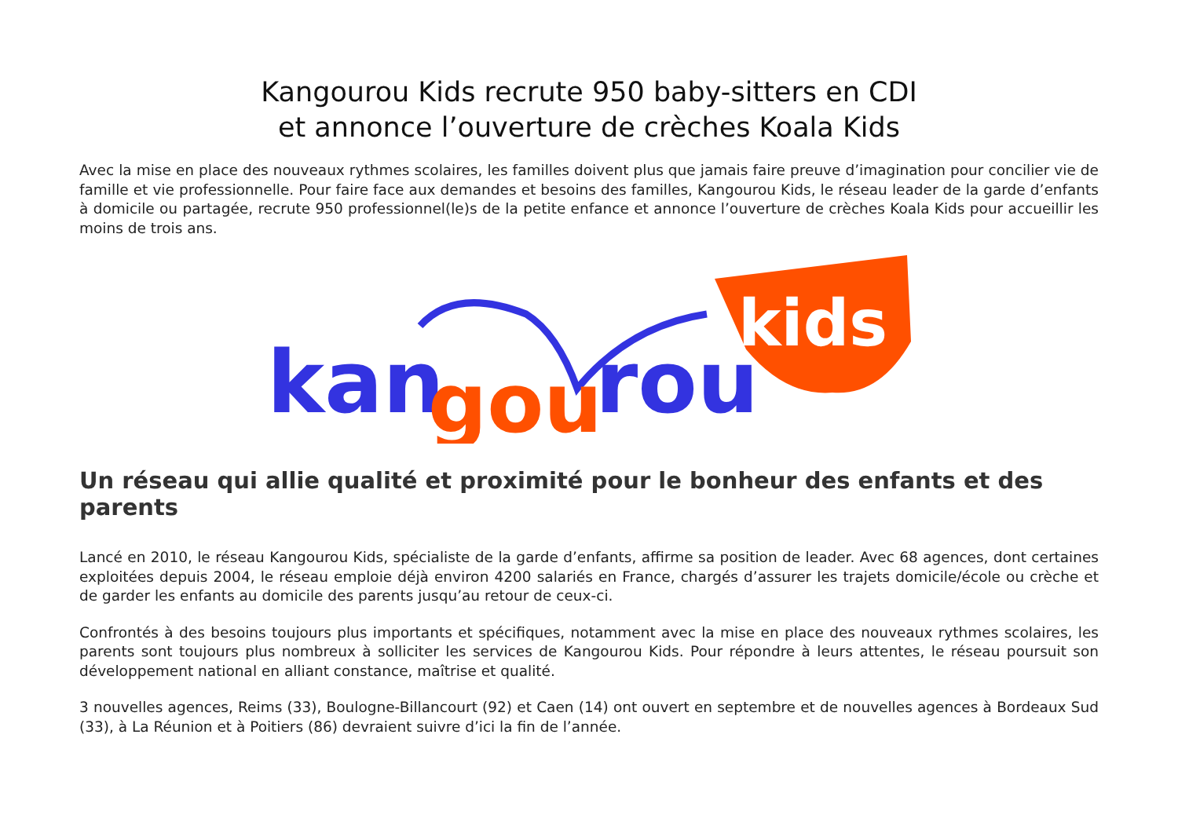Kangourou Kids recrute 950 baby-sitters en CDI
et annonce l’ouverture de crèches Koala Kids
Avec la mise en place des nouveaux rythmes scolaires, les familles doivent plus que jamais faire preuve d’imagination pour concilier vie de famille et vie professionnelle. Pour faire face aux demandes et besoins des familles, Kangourou Kids, le réseau leader de la garde d’enfants à domicile ou partagée, recrute 950 professionnel(le)s de la petite enfance et annonce l’ouverture de crèches Koala Kids pour accueillir les moins de trois ans.
kids
kan
gou
rou
Un réseau qui allie qualité et proximité pour le bonheur des enfants et des parents
Lancé en 2010, le réseau Kangourou Kids, spécialiste de la garde d’enfants, affirme sa position de leader. Avec 68 agences, dont certaines exploitées depuis 2004, le réseau emploie déjà environ 4200 salariés en France, chargés d’assurer les trajets domicile/école ou crèche et de garder les enfants au domicile des parents jusqu’au retour de ceux-ci.
Confrontés à des besoins toujours plus importants et spécifiques, notamment avec la mise en place des nouveaux rythmes scolaires, les parents sont toujours plus nombreux à solliciter les services de Kangourou Kids. Pour répondre à leurs attentes, le réseau poursuit son développement national en alliant constance, maîtrise et qualité.
3 nouvelles agences, Reims (33), Boulogne-Billancourt (92) et Caen (14) ont ouvert en septembre et de nouvelles agences à Bordeaux Sud (33), à La Réunion et à Poitiers (86) devraient suivre d’ici la fin de l’année.